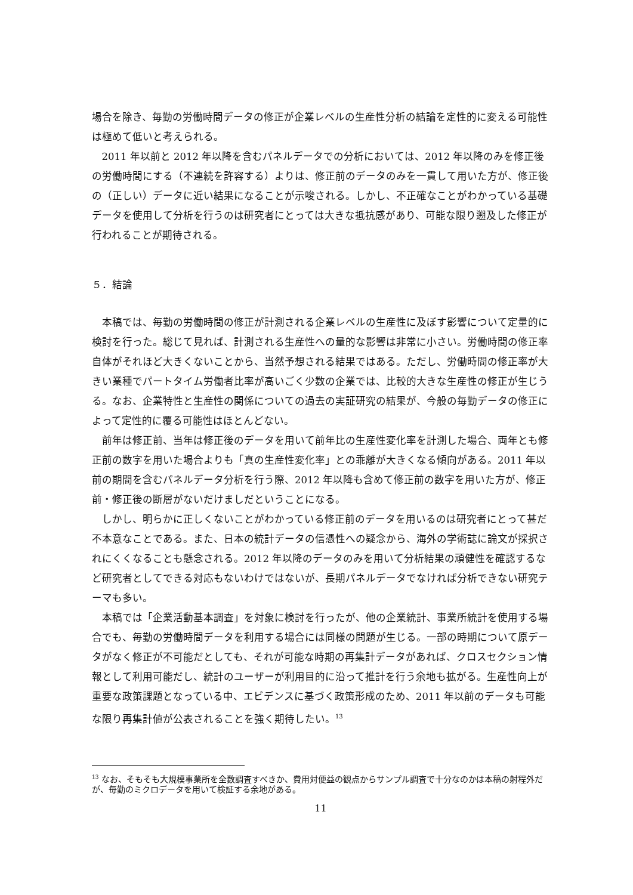場合を除き、毎勤の労働時間データの修正が企業レベルの生産性分析の結論を定性的に変える可能性は極めて低いと考えられる。
2011 年以前と 2012 年以降を含むパネルデータでの分析においては、2012 年以降のみを修正後の労働時間にする（不連続を許容する）よりは、修正前のデータのみを一貫して用いた方が、修正後の（正しい）データに近い結果になることが示唆される。しかし、不正確なことがわかっている基礎データを使用して分析を行うのは研究者にとっては大きな抵抗感があり、可能な限り遡及した修正が行われることが期待される。
５．結論
本稿では、毎勤の労働時間の修正が計測される企業レベルの生産性に及ぼす影響について定量的に検討を行った。総じて見れば、計測される生産性への量的な影響は非常に小さい。労働時間の修正率自体がそれほど大きくないことから、当然予想される結果ではある。ただし、労働時間の修正率が大きい業種でパートタイム労働者比率が高いごく少数の企業では、比較的大きな生産性の修正が生じうる。なお、企業特性と生産性の関係についての過去の実証研究の結果が、今般の毎勤データの修正によって定性的に覆る可能性はほとんどない。
前年は修正前、当年は修正後のデータを用いて前年比の生産性変化率を計測した場合、両年とも修正前の数字を用いた場合よりも「真の生産性変化率」との乖離が大きくなる傾向がある。2011 年以前の期間を含むパネルデータ分析を行う際、2012 年以降も含めて修正前の数字を用いた方が、修正前・修正後の断層がないだけましだということになる。
しかし、明らかに正しくないことがわかっている修正前のデータを用いるのは研究者にとって甚だ不本意なことである。また、日本の統計データの信憑性への疑念から、海外の学術誌に論文が採択されにくくなることも懸念される。2012 年以降のデータのみを用いて分析結果の頑健性を確認するなど研究者としてできる対応もないわけではないが、長期パネルデータでなければ分析できない研究テーマも多い。
本稿では「企業活動基本調査」を対象に検討を行ったが、他の企業統計、事業所統計を使用する場合でも、毎勤の労働時間データを利用する場合には同様の問題が生じる。一部の時期について原データがなく修正が不可能だとしても、それが可能な時期の再集計データがあれば、クロスセクション情報として利用可能だし、統計のユーザーが利用目的に沿って推計を行う余地も拡がる。生産性向上が重要な政策課題となっている中、エビデンスに基づく政策形成のため、2011 年以前のデータも可能な限り再集計値が公表されることを強く期待したい。<sup>13</sup>
<sup>13</sup> なお、そもそも大規模事業所を全数調査すべきか、費用対便益の観点からサンプル調査で十分なのかは本稿の射程外だが、毎勤のミクロデータを用いて検証する余地がある。
11